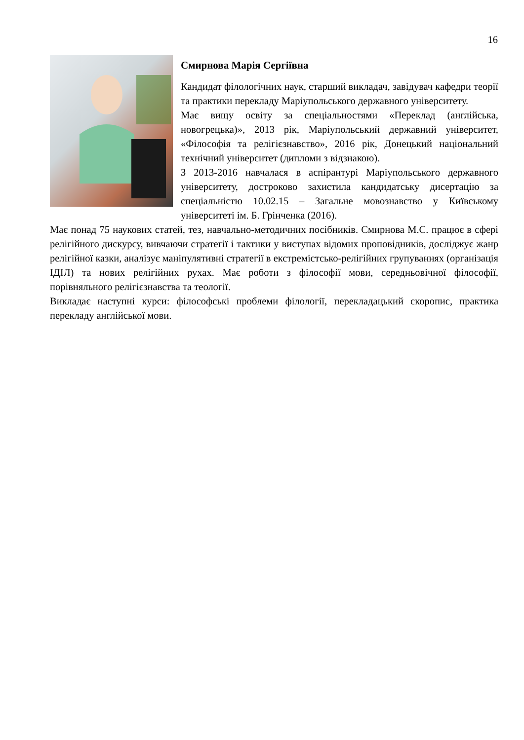16
Смирнова Марія Сергіївна
Кандидат філологічних наук, старший викладач, завідувач кафедри теорії та практики перекладу Маріупольського державного університету.
Має вищу освіту за спеціальностями «Переклад (англійська, новогрецька)», 2013 рік, Маріупольський державний університет, «Філософія та релігієзнавство», 2016 рік, Донецький національний технічний університет (дипломи з відзнакою).
З 2013-2016 навчалася в аспірантурі Маріупольського державного університету, достроково захистила кандидатську дисертацію за спеціальністю 10.02.15 – Загальне мовознавство у Київському університеті ім. Б. Грінченка (2016).
Має понад 75 наукових статей, тез, навчально-методичних посібників. Смирнова М.С. працює в сфері релігійного дискурсу, вивчаючи стратегії і тактики у виступах відомих проповідників, досліджує жанр релігійної казки, аналізує маніпулятивні стратегії в екстремістсько-релігійних групуваннях (організація ІДІЛ) та нових релігійних рухах. Має роботи з філософії мови, середньовічної філософії, порівняльного релігієзнавства та теології.
Викладає наступні курси: філософські проблеми філології, перекладацький скоропис, практика перекладу англійської мови.